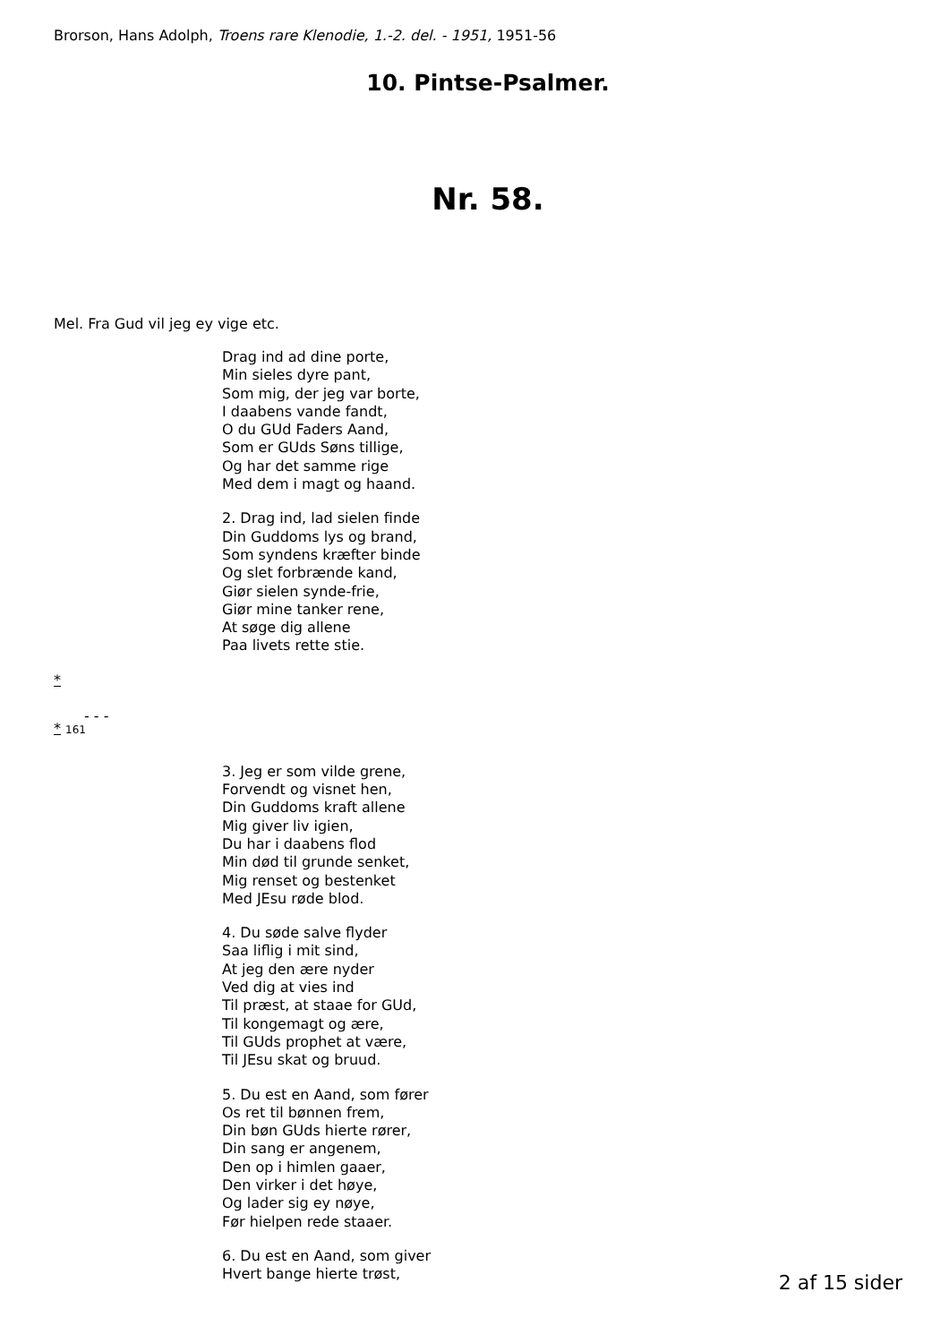Brorson, Hans Adolph, Troens rare Klenodie, 1.-2. del. - 1951, 1951-56
10. Pintse-Psalmer.
Nr. 58.
Mel. Fra Gud vil jeg ey vige etc.
Drag ind ad dine porte,
Min sieles dyre pant,
Som mig, der jeg var borte,
I daabens vande fandt,
O du GUd Faders Aand,
Som er GUds Søns tillige,
Og har det samme rige
Med dem i magt og haand.
2. Drag ind, lad sielen finde
Din Guddoms lys og brand,
Som syndens kræfter binde
Og slet forbrænde kand,
Giør sielen synde-frie,
Giør mine tanker rene,
At søge dig allene
Paa livets rette stie.
*
- - -
* 161
3. Jeg er som vilde grene,
Forvendt og visnet hen,
Din Guddoms kraft allene
Mig giver liv igien,
Du har i daabens flod
Min død til grunde senket,
Mig renset og bestenket
Med JEsu røde blod.
4. Du søde salve flyder
Saa liflig i mit sind,
At jeg den ære nyder
Ved dig at vies ind
Til præst, at staae for GUd,
Til kongemagt og ære,
Til GUds prophet at være,
Til JEsu skat og bruud.
5. Du est en Aand, som fører
Os ret til bønnen frem,
Din bøn GUds hierte rører,
Din sang er angenem,
Den op i himlen gaaer,
Den virker i det høye,
Og lader sig ey nøye,
Før hielpen rede staaer.
6. Du est en Aand, som giver
Hvert bange hierte trøst,
2 af 15 sider